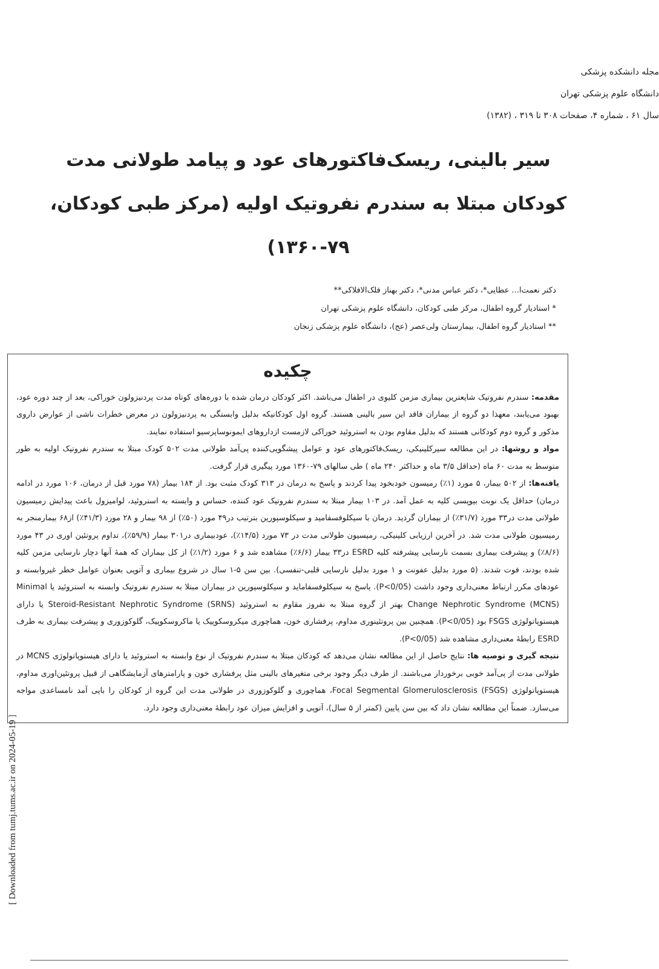مجله دانشکده پزشکی
دانشگاه علوم پزشکی تهران
سال ۶۱ ، شماره ۴، صفحات ۳۰۸ تا ۳۱۹ ، (۱۳۸۲)
سیر بالینی، ریسک‌فاکتورهای عود و پیامد طولانی مدت کودکان مبتلا به سندرم نفروتیک اولیه (مرکز طبی کودکان، ۷۹-۱۳۶۰)
دکتر نعمت‌ا... عطایی*، دکتر عباس مدنی*، دکتر بهناز فلک‌الافلاکی**
* استادیار گروه اطفال، مرکز طبی کودکان، دانشگاه علوم پزشکی تهران
** استادیار گروه اطفال، بیمارستان ولی‌عصر (عج)، دانشگاه علوم پزشکی زنجان
چکیده
مقدمه: سندرم نفروتیک شایعترین بیماری مزمن کلیوی در اطفال می‌باشد. اکثر کودکان درمان شده با دوره‌های کوتاه مدت پردنیزولون خوراکی، بعد از چند دوره عود، بهبود می‌یابند، معهذا دو گروه از بیماران فاقد این سیر بالینی هستند. گروه اول کودکانیکه بدلیل وابستگی به پردنیزولون در معرض خطرات ناشی از عوارض داروی مذکور و گروه دوم کودکانی هستند که بدلیل مقاوم بودن به استروئید خوراکی لازمست ازداروهای ایمونوساپرسیو استفاده نمایند.
مواد و روشها: در این مطالعه سیرکلینیکی، ریسک‌فاکتورهای عود و عوامل پیشگویی‌کننده پی‌آمد طولانی مدت ۵۰۲ کودک مبتلا به سندرم نفروتیک اولیه به طور متوسط به مدت ۶۰ ماه (حداقل ۳/۵ ماه و حداکثر ۲۴۰ ماه ) طی سالهای ۷۹-۱۳۶۰ مورد پیگیری قرار گرفت.
یافته‌ها: از ۵۰۲ بیمار، ۵ مورد (۱٪) رمیسون خودبخود پیدا کردند و پاسخ به درمان در ۳۱۳ کودک مثبت بود. از ۱۸۴ بیمار (۷۸ مورد قبل از درمان، ۱۰۶ مورد در ادامه درمان) حداقل یک نوبت بیوپسی کلیه به عمل آمد. در ۱۰۳ بیمار مبتلا به سندرم نفروتیک عود کننده، حساس و وابسته به استروئید، لوامیزول باعث پیدایش رمیسیون طولانی مدت در۳۳ مورد (۳۱/۷٪) از بیماران گردید. درمان با سیکلوفسفامید و سیکلوسپورین بترتیب در۴۹ مورد (۵۰٪) از ۹۸ بیمار و ۲۸ مورد (۴۱/۳٪) از۶۸ بیمارمنجر به رمیسیون طولانی مدت شد. در آخرین ارزیابی کلینیکی، رمیسیون طولانی مدت در ۷۳ مورد (۱۴/۵٪)، عودبیماری در۳۰۱ بیمار (۵۹/۹٪)، تداوم پروتئین اوری در ۴۳ مورد (۸/۶٪) و پیشرفت بیماری بسمت نارسایی پیشرفته کلیه ESRD در۳۳ بیمار (۶/۶٪) مشاهده شد و ۶ مورد (۱/۲٪) از کل بیماران که همهٔ آنها دچار نارسایی مزمن کلیه شده بودند، فوت شدند. (۵ مورد بدلیل عفونت و ۱ مورد بدلیل نارسایی قلبی-تنفسی). بین سن ۵-۱ سال در شروع بیماری و آتوپی بعنوان عوامل خطر غیروابسته و عودهای مکرر ارتباط معنی‌داری وجود داشت (P<0/05). پاسخ به سیکلوفسفامايد و سیکلوسپورین در بیماران مبتلا به سندرم نفروتیک وابسته به استروئید یا Minimal Change Nephrotic Syndrome (MCNS) بهتر از گروه مبتلا به نفروز مقاوم به استروئید Steroid-Resistant Nephrotic Syndrome (SRNS) یا دارای هیستوپاتولوژی FSGS بود (P<0/05). همچنین بین پروتئینوری مداوم، پرفشاری خون، هماچوری میکروسکوپیک یا ماکروسکوپیک، گلوکوزوری و پیشرفت بیماری به طرف ESRD رابطهٔ معنی‌داری مشاهده شد (P<0/05).
نتیجه گیری و توصیه ها: نتایج حاصل از این مطالعه نشان می‌دهد که کودکان مبتلا به سندرم نفروتیک از نوع وابسته به استروئید یا دارای هیستوپاتولوژی MCNS در طولانی مدت از پی‌آمد خوبی برخوردار می‌باشند. از طرف دیگر وجود برخی متغیرهای بالینی مثل پرفشاری خون و پارامترهای آزمایشگاهی از قبیل پروتئین‌اوری مداوم، هیستوپاتولوژی Focal Segmental Glomerulosclerosis (FSGS)، هماچوری و گلوکوزوری در طولانی مدت این گروه از کودکان را باپی آمد نامساعدی مواجه می‌سازد. ضمناً این مطالعه نشان داد که بین سن پایین (کمتر از ۵ سال)، آتوپی و افزایش میزان عود رابطهٔ معنی‌داری وجود دارد.
[ Downloaded from tumj.tums.ac.ir on 2024-05-19 ]